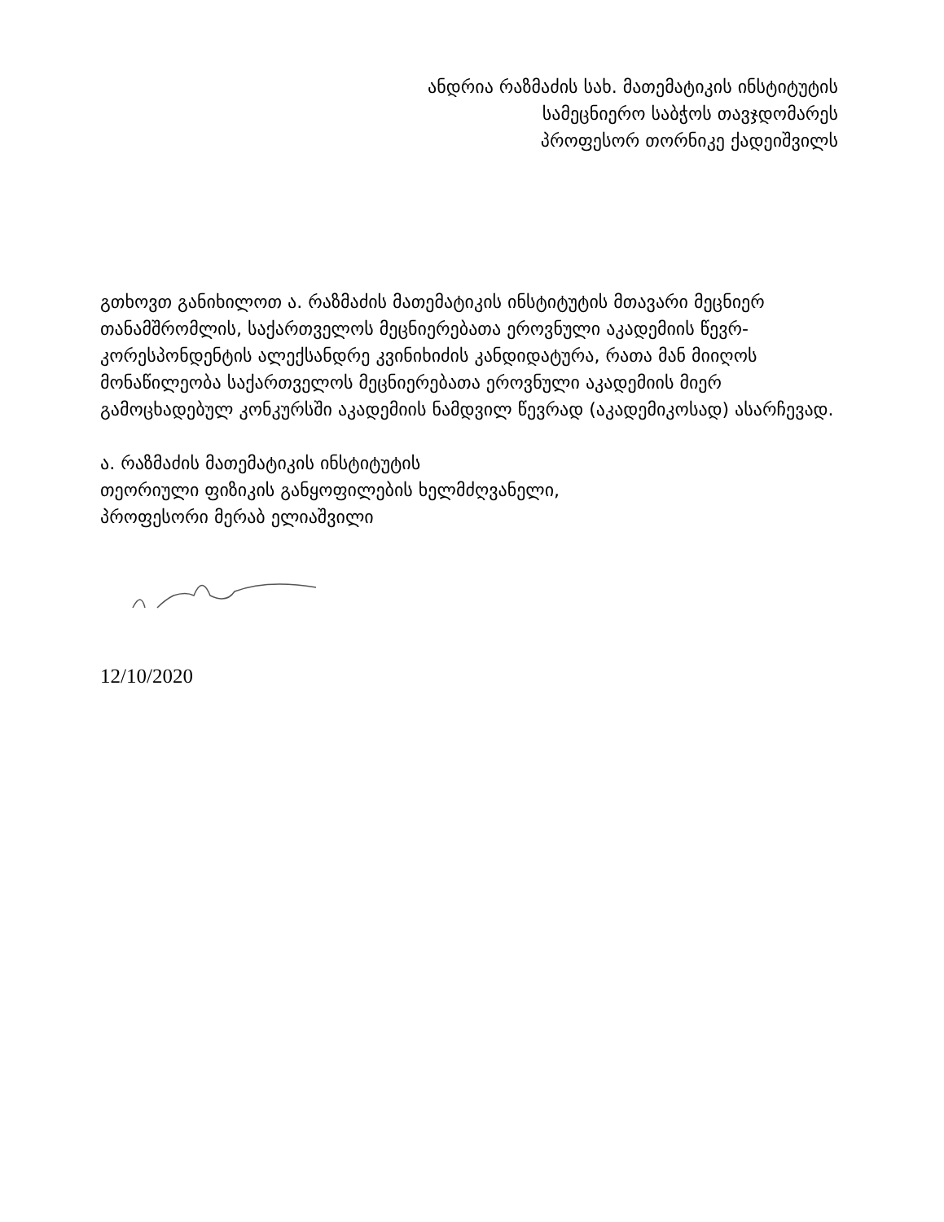ანდრია რაზმაძის სახ. მათემატიკის ინსტიტუტის
სამეცნიერო საბჭოს თავჯდომარეს
პროფესორ თორნიკე ქადეიშვილს
გთხოვთ განიხილოთ ა. რაზმაძის მათემატიკის ინსტიტუტის მთავარი მეცნიერ თანამშრომლის, საქართველოს მეცნიერებათა ეროვნული აკადემიის წევრ-კორესპონდენტის ალექსანდრე კვინიხიძის კანდიდატურა, რათა მან მიიღოს მონაწილეობა საქართველოს მეცნიერებათა ეროვნული აკადემიის მიერ გამოცხადებულ კონკურსში აკადემიის ნამდვილ წევრად (აკადემიკოსად) ასარჩევად.
ა. რაზმაძის მათემატიკის ინსტიტუტის
თეორიული ფიზიკის განყოფილების ხელმძღვანელი,
პროფესორი მერაბ ელიაშვილი
12/10/2020